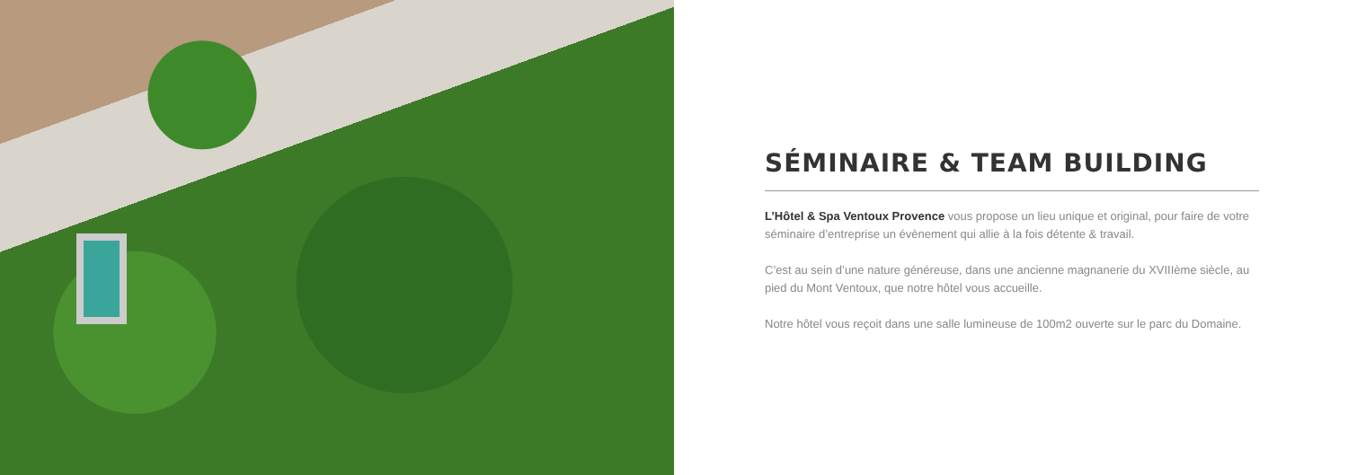SÉMINAIRE & TEAM BUILDING
L’Hôtel & Spa Ventoux Provence vous propose un lieu unique et original, pour faire de votre séminaire d’entreprise un évènement qui allie à la fois détente & travail.
C’est au sein d’une nature généreuse, dans une ancienne magnanerie du XVIIIème siècle, au pied du Mont Ventoux, que notre hôtel vous accueille.
Notre hôtel vous reçoit dans une salle lumineuse de 100m2 ouverte sur le parc du Domaine.